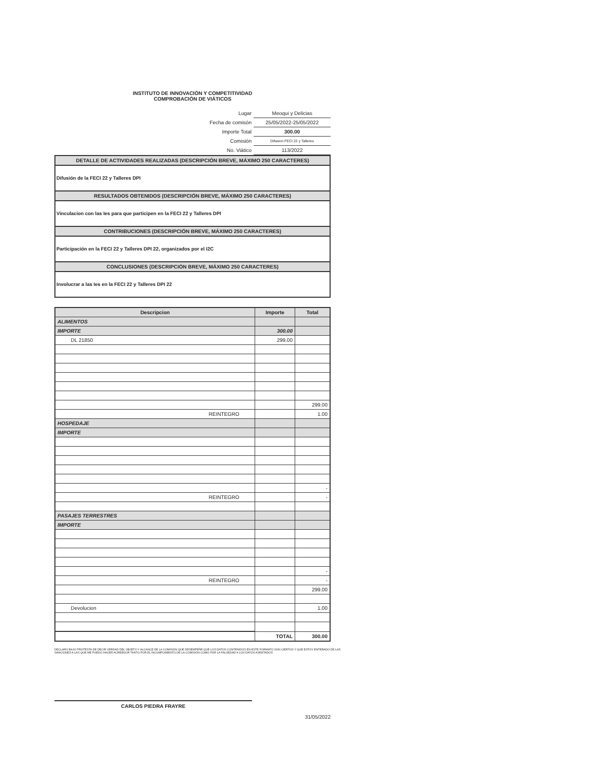INSTITUTO DE INNOVACIÓN Y COMPETITIVIDAD
COMPROBACIÓN DE VIÁTICOS
| Lugar | Meoqui y Delicias |
| Fecha de comisón | 25/05/2022-25/05/2022 |
| Importe Total | 300.00 |
| Comisión | Difusion FECI 22 y Talleres |
| No. Viático | 113/2022 |
DETALLE DE ACTIVIDADES REALIZADAS (DESCRIPCIÓN BREVE, MÁXIMO 250 CARACTERES)
Difusión de la FECI 22 y Talleres DPI
RESULTADOS OBTENIDOS (DESCRIPCIÓN BREVE, MÁXIMO 250 CARACTERES)
Vinculacion con las Ies para que participen en la FECI 22 y Talleres DPI
CONTRIBUCIONES (DESCRIPCIÓN BREVE, MÁXIMO 250 CARACTERES)
Participación en la FECI 22 y Talleres DPI 22, organizados por el I2C
CONCLUSIONES (DESCRIPCIÓN BREVE, MÁXIMO 250 CARACTERES)
Involucrar a las Ies en la FECI 22 y Talleres DPI 22
| Descripcion | Importe | Total |
| --- | --- | --- |
| ALIMENTOS | | |
| IMPORTE | 300.00 | |
| DL 21850 | 299.00 | |
| | | 299.00 |
| REINTEGRO | | 1.00 |
| HOSPEDAJE | | |
| IMPORTE | | |
| | | - |
| REINTEGRO | | - |
| PASAJES TERRESTRES | | |
| IMPORTE | | |
| | | - |
| REINTEGRO | | - |
| | | 299.00 |
| Devolucion | | 1.00 |
| | TOTAL | 300.00 |
DECLARO BAJO PROTESTA DE DECIR VERDAD DEL OBJETO Y ALCANCE DE LA COMISION QUE DESEMPEÑE QUE LOS DATOS CONTENIDOS EN ESTE FORMATO SON CIERTOS Y QUE ESTOY ENTERADO DE LAS SANCIONES A LAS QUE ME PUEDO HACER ACREEDOR TANTO POR EL INCUMPLIMIENTO DE LA COMISIÓN COMO POR LA FALSEDAD A LOS DATOS ASENTADOS
CARLOS PIEDRA FRAYRE
31/05/2022